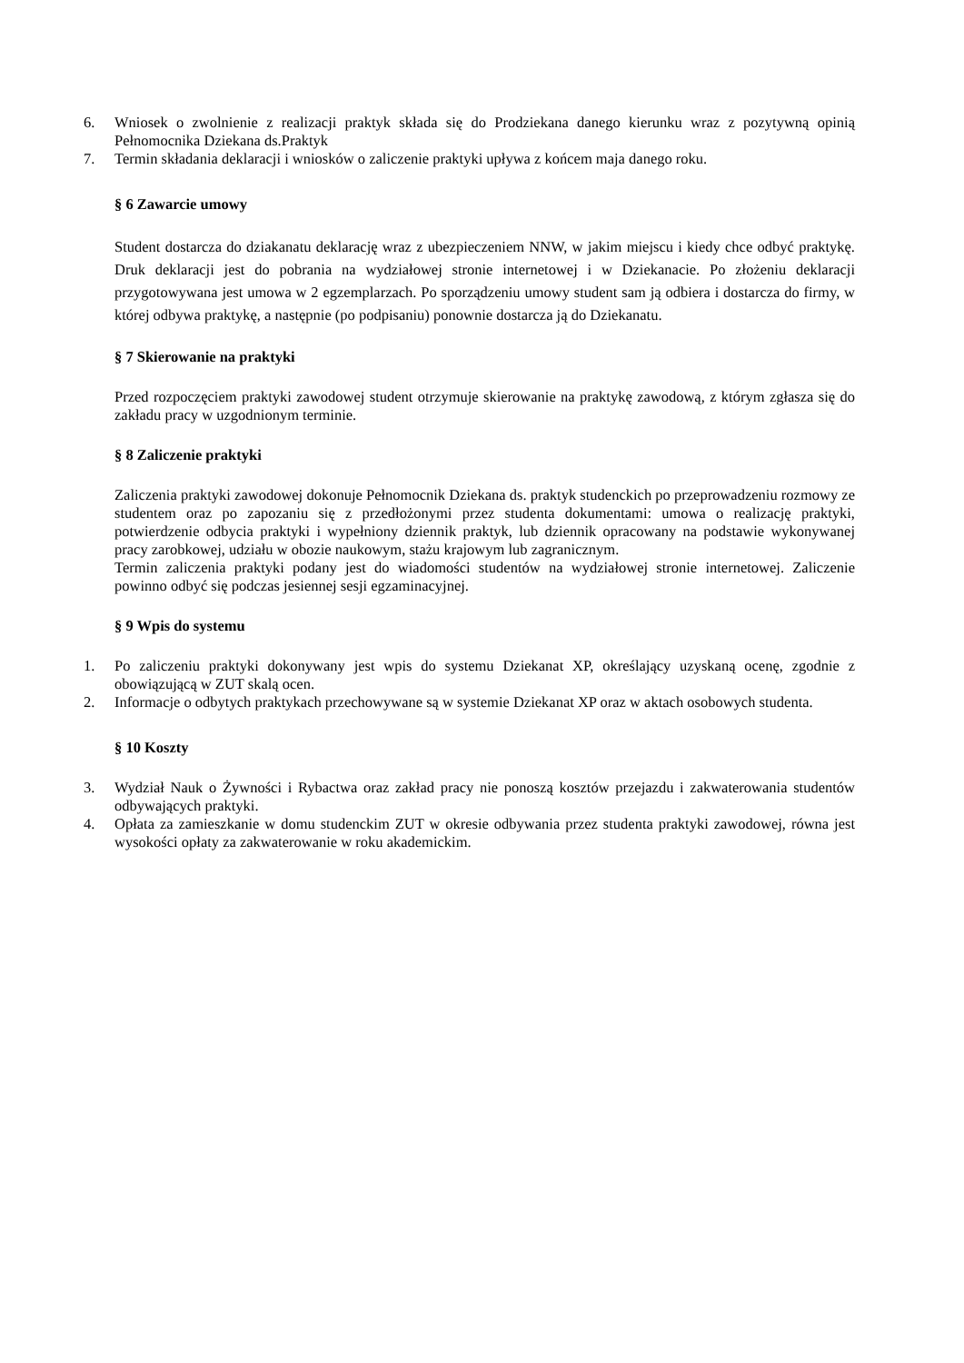6. Wniosek o zwolnienie z realizacji praktyk składa się do Prodziekana danego kierunku wraz z pozytywną opinią Pełnomocnika Dziekana ds.Praktyk
7. Termin składania deklaracji i wniosków o zaliczenie praktyki upływa z końcem maja danego roku.
§ 6 Zawarcie umowy
Student dostarcza do dziakanatu deklarację wraz z ubezpieczeniem NNW, w jakim miejscu i kiedy chce odbyć praktykę. Druk deklaracji jest do pobrania na wydziałowej stronie internetowej i w Dziekanacie. Po złożeniu deklaracji przygotowywana jest umowa w 2 egzemplarzach. Po sporządzeniu umowy student sam ją odbiera i dostarcza do firmy, w której odbywa praktykę, a następnie (po podpisaniu) ponownie dostarcza ją do Dziekanatu.
§ 7 Skierowanie na praktyki
Przed rozpoczęciem praktyki zawodowej student otrzymuje skierowanie na praktykę zawodową, z którym zgłasza się do zakładu pracy w uzgodnionym terminie.
§ 8 Zaliczenie praktyki
Zaliczenia praktyki zawodowej dokonuje Pełnomocnik Dziekana ds. praktyk studenckich po przeprowadzeniu rozmowy ze studentem oraz po zapozaniu się z przedłożonymi przez studenta dokumentami: umowa o realizację praktyki, potwierdzenie odbycia praktyki i wypełniony dziennik praktyk, lub dziennik opracowany na podstawie wykonywanej pracy zarobkowej, udziału w obozie naukowym, stażu krajowym lub zagranicznym.
Termin zaliczenia praktyki podany jest do wiadomości studentów na wydziałowej stronie internetowej. Zaliczenie powinno odbyć się podczas jesiennej sesji egzaminacyjnej.
§ 9 Wpis do systemu
1. Po zaliczeniu praktyki dokonywany jest wpis do systemu Dziekanat XP, określający uzyskaną ocenę, zgodnie z obowiązującą w ZUT skalą ocen.
2. Informacje o odbytych praktykach przechowywane są w systemie Dziekanat XP oraz w aktach osobowych studenta.
§ 10 Koszty
3. Wydział Nauk o Żywności i Rybactwa oraz zakład pracy nie ponoszą kosztów przejazdu i zakwaterowania studentów odbywających praktyki.
4. Opłata za zamieszkanie w domu studenckim ZUT w okresie odbywania przez studenta praktyki zawodowej, równa jest wysokości opłaty za zakwaterowanie w roku akademickim.